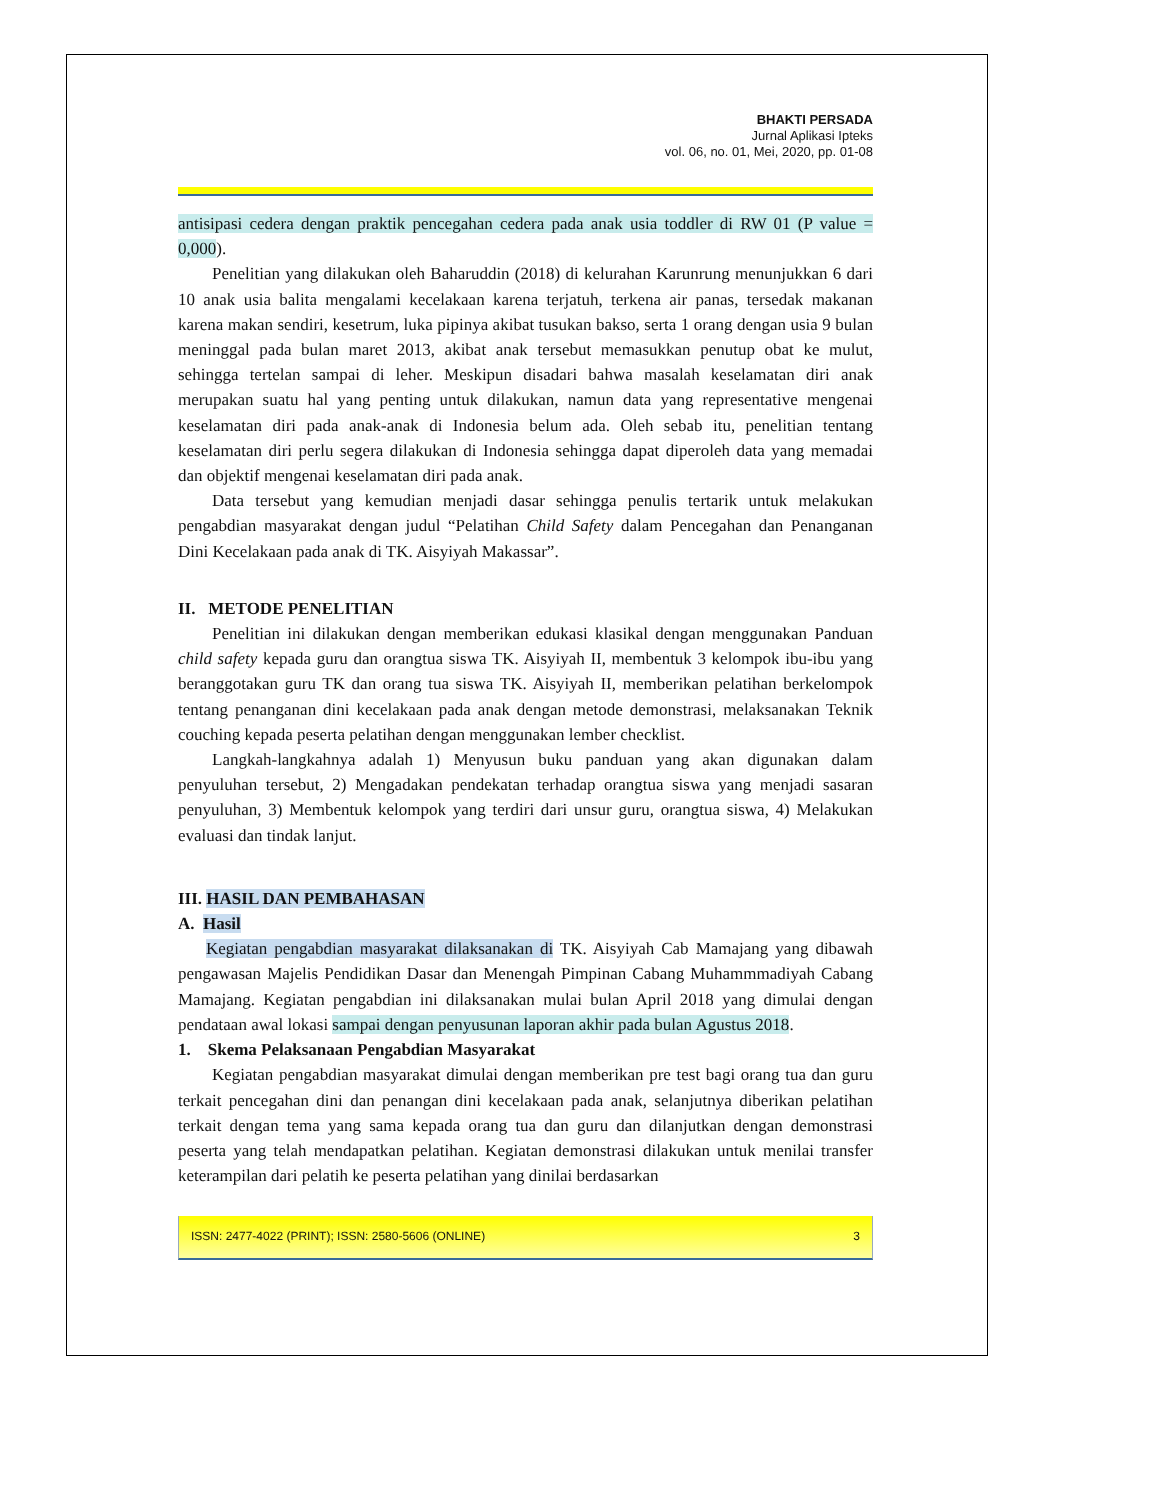BHAKTI PERSADA
Jurnal Aplikasi Ipteks
vol. 06, no. 01, Mei, 2020, pp. 01-08
antisipasi cedera dengan praktik pencegahan cedera pada anak usia toddler di RW 01 (P value = 0,000).
Penelitian yang dilakukan oleh Baharuddin (2018) di kelurahan Karunrung menunjukkan 6 dari 10 anak usia balita mengalami kecelakaan karena terjatuh, terkena air panas, tersedak makanan karena makan sendiri, kesetrum, luka pipinya akibat tusukan bakso, serta 1 orang dengan usia 9 bulan meninggal pada bulan maret 2013, akibat anak tersebut memasukkan penutup obat ke mulut, sehingga tertelan sampai di leher. Meskipun disadari bahwa masalah keselamatan diri anak merupakan suatu hal yang penting untuk dilakukan, namun data yang representative mengenai keselamatan diri pada anak-anak di Indonesia belum ada. Oleh sebab itu, penelitian tentang keselamatan diri perlu segera dilakukan di Indonesia sehingga dapat diperoleh data yang memadai dan objektif mengenai keselamatan diri pada anak.
Data tersebut yang kemudian menjadi dasar sehingga penulis tertarik untuk melakukan pengabdian masyarakat dengan judul “Pelatihan Child Safety dalam Pencegahan dan Penanganan Dini Kecelakaan pada anak di TK. Aisyiyah Makassar”.
II. METODE PENELITIAN
Penelitian ini dilakukan dengan memberikan edukasi klasikal dengan menggunakan Panduan child safety kepada guru dan orangtua siswa TK. Aisyiyah II, membentuk 3 kelompok ibu-ibu yang beranggotakan guru TK dan orang tua siswa TK. Aisyiyah II, memberikan pelatihan berkelompok tentang penanganan dini kecelakaan pada anak dengan metode demonstrasi, melaksanakan Teknik couching kepada peserta pelatihan dengan menggunakan lember checklist.
Langkah-langkahnya adalah 1) Menyusun buku panduan yang akan digunakan dalam penyuluhan tersebut, 2) Mengadakan pendekatan terhadap orangtua siswa yang menjadi sasaran penyuluhan, 3) Membentuk kelompok yang terdiri dari unsur guru, orangtua siswa, 4) Melakukan evaluasi dan tindak lanjut.
III. HASIL DAN PEMBAHASAN
A. Hasil
Kegiatan pengabdian masyarakat dilaksanakan di TK. Aisyiyah Cab Mamajang yang dibawah pengawasan Majelis Pendidikan Dasar dan Menengah Pimpinan Cabang Muhammmadiyah Cabang Mamajang. Kegiatan pengabdian ini dilaksanakan mulai bulan April 2018 yang dimulai dengan pendataan awal lokasi sampai dengan penyusunan laporan akhir pada bulan Agustus 2018.
1. Skema Pelaksanaan Pengabdian Masyarakat
Kegiatan pengabdian masyarakat dimulai dengan memberikan pre test bagi orang tua dan guru terkait pencegahan dini dan penangan dini kecelakaan pada anak, selanjutnya diberikan pelatihan terkait dengan tema yang sama kepada orang tua dan guru dan dilanjutkan dengan demonstrasi peserta yang telah mendapatkan pelatihan. Kegiatan demonstrasi dilakukan untuk menilai transfer keterampilan dari pelatih ke peserta pelatihan yang dinilai berdasarkan
ISSN: 2477-4022 (PRINT); ISSN: 2580-5606 (ONLINE) 3